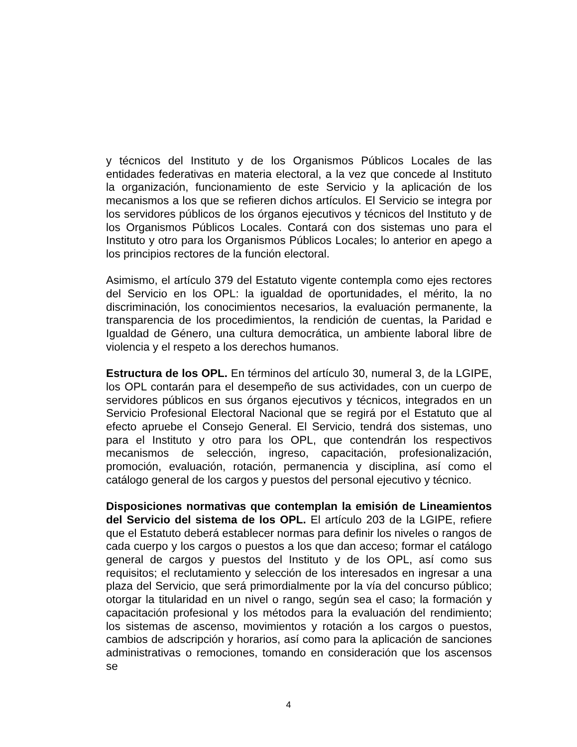y técnicos del Instituto y de los Organismos Públicos Locales de las entidades federativas en materia electoral, a la vez que concede al Instituto la organización, funcionamiento de este Servicio y la aplicación de los mecanismos a los que se refieren dichos artículos. El Servicio se integra por los servidores públicos de los órganos ejecutivos y técnicos del Instituto y de los Organismos Públicos Locales. Contará con dos sistemas uno para el Instituto y otro para los Organismos Públicos Locales; lo anterior en apego a los principios rectores de la función electoral.
Asimismo, el artículo 379 del Estatuto vigente contempla como ejes rectores del Servicio en los OPL: la igualdad de oportunidades, el mérito, la no discriminación, los conocimientos necesarios, la evaluación permanente, la transparencia de los procedimientos, la rendición de cuentas, la Paridad e Igualdad de Género, una cultura democrática, un ambiente laboral libre de violencia y el respeto a los derechos humanos.
Estructura de los OPL. En términos del artículo 30, numeral 3, de la LGIPE, los OPL contarán para el desempeño de sus actividades, con un cuerpo de servidores públicos en sus órganos ejecutivos y técnicos, integrados en un Servicio Profesional Electoral Nacional que se regirá por el Estatuto que al efecto apruebe el Consejo General. El Servicio, tendrá dos sistemas, uno para el Instituto y otro para los OPL, que contendrán los respectivos mecanismos de selección, ingreso, capacitación, profesionalización, promoción, evaluación, rotación, permanencia y disciplina, así como el catálogo general de los cargos y puestos del personal ejecutivo y técnico.
Disposiciones normativas que contemplan la emisión de Lineamientos del Servicio del sistema de los OPL. El artículo 203 de la LGIPE, refiere que el Estatuto deberá establecer normas para definir los niveles o rangos de cada cuerpo y los cargos o puestos a los que dan acceso; formar el catálogo general de cargos y puestos del Instituto y de los OPL, así como sus requisitos; el reclutamiento y selección de los interesados en ingresar a una plaza del Servicio, que será primordialmente por la vía del concurso público; otorgar la titularidad en un nivel o rango, según sea el caso; la formación y capacitación profesional y los métodos para la evaluación del rendimiento; los sistemas de ascenso, movimientos y rotación a los cargos o puestos, cambios de adscripción y horarios, así como para la aplicación de sanciones administrativas o remociones, tomando en consideración que los ascensos se
4